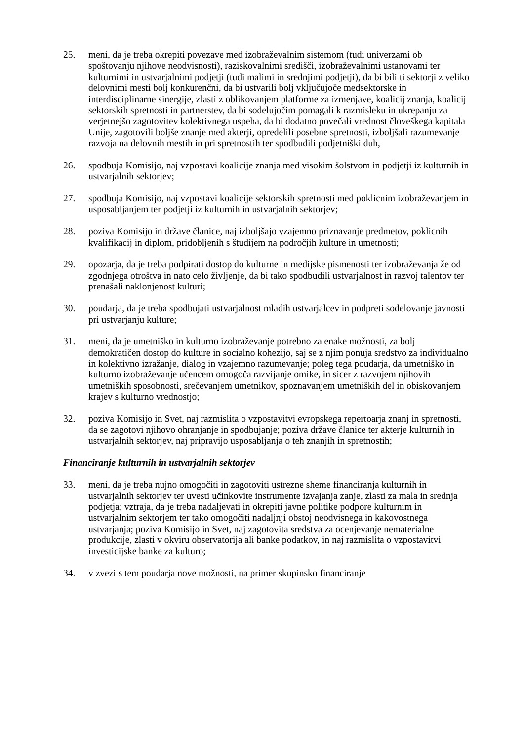25. meni, da je treba okrepiti povezave med izobraževalnim sistemom (tudi univerzami ob spoštovanju njihove neodvisnosti), raziskovalnimi središči, izobraževalnimi ustanovami ter kulturnimi in ustvarjalnimi podjetji (tudi malimi in srednjimi podjetji), da bi bili ti sektorji z veliko delovnimi mesti bolj konkurenčni, da bi ustvarili bolj vključujoče medsektorske in interdisciplinarne sinergije, zlasti z oblikovanjem platforme za izmenjave, koalicij znanja, koalicij sektorskih spretnosti in partnerstev, da bi sodelujočim pomagali k razmisleku in ukrepanju za verjetnejšo zagotovitev kolektivnega uspeha, da bi dodatno povečali vrednost človeškega kapitala Unije, zagotovili boljše znanje med akterji, opredelili posebne spretnosti, izboljšali razumevanje razvoja na delovnih mestih in pri spretnostih ter spodbudili podjetniški duh,
26. spodbuja Komisijo, naj vzpostavi koalicije znanja med visokim šolstvom in podjetji iz kulturnih in ustvarjalnih sektorjev;
27. spodbuja Komisijo, naj vzpostavi koalicije sektorskih spretnosti med poklicnim izobraževanjem in usposabljanjem ter podjetji iz kulturnih in ustvarjalnih sektorjev;
28. poziva Komisijo in države članice, naj izboljšajo vzajemno priznavanje predmetov, poklicnih kvalifikacij in diplom, pridobljenih s študijem na področjih kulture in umetnosti;
29. opozarja, da je treba podpirati dostop do kulturne in medijske pismenosti ter izobraževanja že od zgodnjega otroštva in nato celo življenje, da bi tako spodbudili ustvarjalnost in razvoj talentov ter prenašali naklonjenost kulturi;
30. poudarja, da je treba spodbujati ustvarjalnost mladih ustvarjalcev in podpreti sodelovanje javnosti pri ustvarjanju kulture;
31. meni, da je umetniško in kulturno izobraževanje potrebno za enake možnosti, za bolj demokratičen dostop do kulture in socialno kohezijo, saj se z njim ponuja sredstvo za individualno in kolektivno izražanje, dialog in vzajemno razumevanje; poleg tega poudarja, da umetniško in kulturno izobraževanje učencem omogoča razvijanje omike, in sicer z razvojem njihovih umetniških sposobnosti, srečevanjem umetnikov, spoznavanjem umetniških del in obiskovanjem krajev s kulturno vrednostjo;
32. poziva Komisijo in Svet, naj razmislita o vzpostavitvi evropskega repertoarja znanj in spretnosti, da se zagotovi njihovo ohranjanje in spodbujanje; poziva države članice ter akterje kulturnih in ustvarjalnih sektorjev, naj pripravijo usposabljanja o teh znanjih in spretnostih;
Financiranje kulturnih in ustvarjalnih sektorjev
33. meni, da je treba nujno omogočiti in zagotoviti ustrezne sheme financiranja kulturnih in ustvarjalnih sektorjev ter uvesti učinkovite instrumente izvajanja zanje, zlasti za mala in srednja podjetja; vztraja, da je treba nadaljevati in okrepiti javne politike podpore kulturnim in ustvarjalnim sektorjem ter tako omogočiti nadaljnji obstoj neodvisnega in kakovostnega ustvarjanja; poziva Komisijo in Svet, naj zagotovita sredstva za ocenjevanje nematerialne produkcije, zlasti v okviru observatorija ali banke podatkov, in naj razmislita o vzpostavitvi investicijske banke za kulturo;
34. v zvezi s tem poudarja nove možnosti, na primer skupinsko financiranje